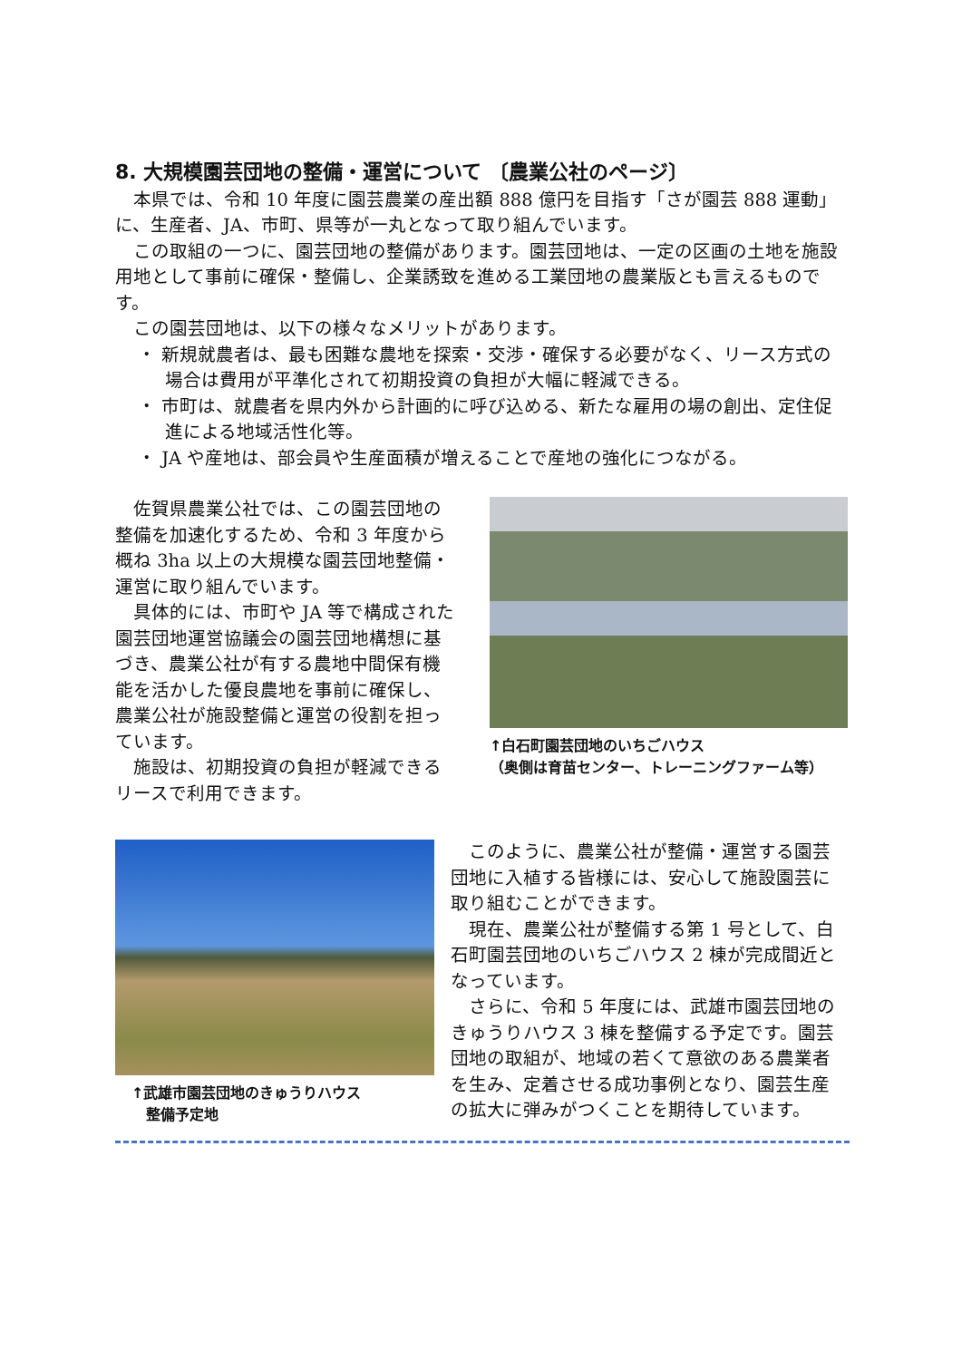8. 大規模園芸団地の整備・運営について 〔農業公社のページ〕
　本県では、令和 10 年度に園芸農業の産出額 888 億円を目指す「さが園芸 888 運動」に、生産者、JA、市町、県等が一丸となって取り組んでいます。
　この取組の一つに、園芸団地の整備があります。園芸団地は、一定の区画の土地を施設用地として事前に確保・整備し、企業誘致を進める工業団地の農業版とも言えるものです。
　この園芸団地は、以下の様々なメリットがあります。
・ 新規就農者は、最も困難な農地を探索・交渉・確保する必要がなく、リース方式の場合は費用が平準化されて初期投資の負担が大幅に軽減できる。
・ 市町は、就農者を県内外から計画的に呼び込める、新たな雇用の場の創出、定住促進による地域活性化等。
・ JA や産地は、部会員や生産面積が増えることで産地の強化につながる。
　佐賀県農業公社では、この園芸団地の整備を加速化するため、令和 3 年度から概ね 3ha 以上の大規模な園芸団地整備・運営に取り組んでいます。
　具体的には、市町や JA 等で構成された園芸団地運営協議会の園芸団地構想に基づき、農業公社が有する農地中間保有機能を活かした優良農地を事前に確保し、農業公社が施設整備と運営の役割を担っています。
　施設は、初期投資の負担が軽減できるリースで利用できます。
↑白石町園芸団地のいちごハウス
（奥側は育苗センター、トレーニングファーム等）
↑武雄市園芸団地のきゅうりハウス
　整備予定地
　このように、農業公社が整備・運営する園芸団地に入植する皆様には、安心して施設園芸に取り組むことができます。
　現在、農業公社が整備する第 1 号として、白石町園芸団地のいちごハウス 2 棟が完成間近となっています。
　さらに、令和 5 年度には、武雄市園芸団地のきゅうりハウス 3 棟を整備する予定です。園芸団地の取組が、地域の若くて意欲のある農業者を生み、定着させる成功事例となり、園芸生産の拡大に弾みがつくことを期待しています。